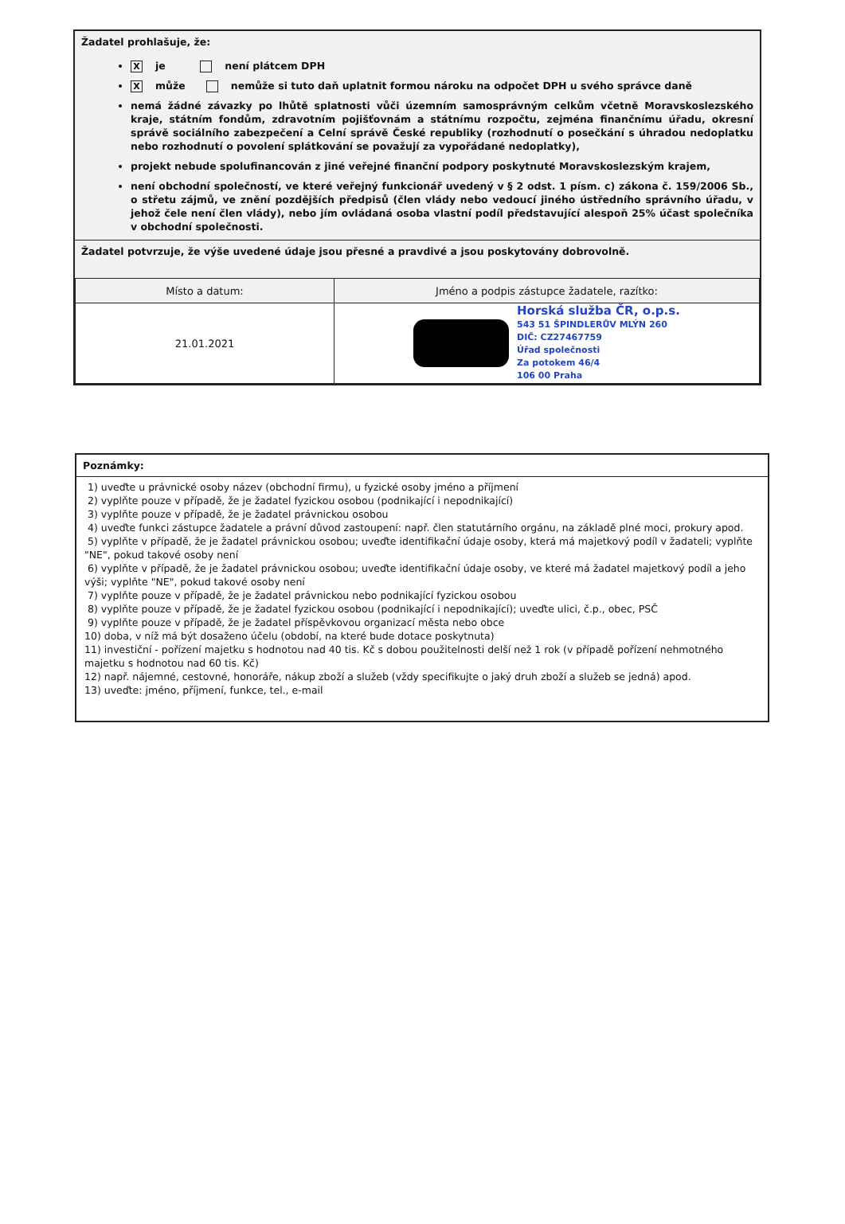Žadatel prohlašuje, že:
Xje není plátcem DPH
Xmůže nemůže si tuto daň uplatnit formou nároku na odpočet DPH u svého správce daně
nemá žádné závazky po lhůtě splatnosti vůči územním samosprávným celkům včetně Moravskoslezského kraje, státním fondům, zdravotním pojišťovnám a státnímu rozpočtu, zejména finančnímu úřadu, okresní správě sociálního zabezpečení a Celní správě České republiky (rozhodnutí o posečkání s úhradou nedoplatku nebo rozhodnutí o povolení splátkování se považují za vypořádané nedoplatky),
projekt nebude spolufinancován z jiné veřejné finanční podpory poskytnuté Moravskoslezským krajem,
není obchodní společností, ve které veřejný funkcionář uvedený v § 2 odst. 1 písm. c) zákona č. 159/2006 Sb., o střetu zájmů, ve znění pozdějších předpisů (člen vlády nebo vedoucí jiného ústředního správního úřadu, v jehož čele není člen vlády), nebo jím ovládaná osoba vlastní podíl představující alespoň 25% účast společníka v obchodní společnosti.
Žadatel potvrzuje, že výše uvedené údaje jsou přesné a pravdivé a jsou poskytovány dobrovolně.
| Místo a datum: | Jméno a podpis zástupce žadatele, razítko: |
| 21.01.2021 | Horská služba ČR, o.p.s. 543 51 ŠPINDLERŮV MLÝN 260 DIČ: CZ27467759 Úřad společnosti Za potokem 46/4 106 00 Praha |
Poznámky:
1) uveďte u právnické osoby název (obchodní firmu), u fyzické osoby jméno a příjmení
2) vyplňte pouze v případě, že je žadatel fyzickou osobou (podnikající i nepodnikající)
3) vyplňte pouze v případě, že je žadatel právnickou osobou
4) uveďte funkci zástupce žadatele a právní důvod zastoupení: např. člen statutárního orgánu, na základě plné moci, prokury apod.
5) vyplňte v případě, že je žadatel právnickou osobou; uveďte identifikační údaje osoby, která má majetkový podíl v žadateli; vyplňte "NE", pokud takové osoby není
6) vyplňte v případě, že je žadatel právnickou osobou; uveďte identifikační údaje osoby, ve které má žadatel majetkový podíl a jeho výši; vyplňte "NE", pokud takové osoby není
7) vyplňte pouze v případě, že je žadatel právnickou nebo podnikající fyzickou osobou
8) vyplňte pouze v případě, že je žadatel fyzickou osobou (podnikající i nepodnikající); uveďte ulici, č.p., obec, PSČ
9) vyplňte pouze v případě, že je žadatel příspěvkovou organizací města nebo obce
10) doba, v níž má být dosaženo účelu (období, na které bude dotace poskytnuta)
11) investiční - pořízení majetku s hodnotou nad 40 tis. Kč s dobou použitelnosti delší než 1 rok (v případě pořízení nehmotného majetku s hodnotou nad 60 tis. Kč)
12) např. nájemné, cestovné, honoráře, nákup zboží a služeb (vždy specifikujte o jaký druh zboží a služeb se jedná) apod.
13) uveďte: jméno, příjmení, funkce, tel., e-mail